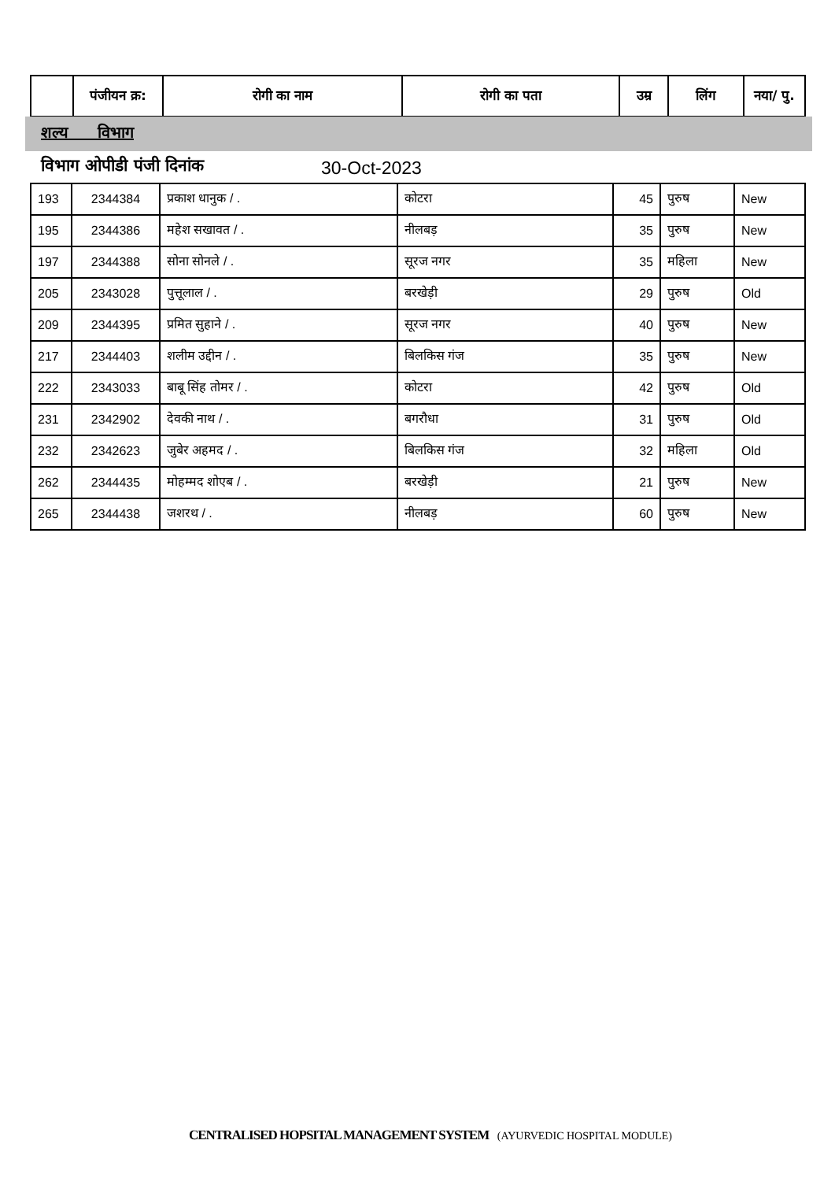| | पंजीयन क्र: | रोगी का नाम | रोगी का पता | उम्र | लिंग | नया/ पु. |
| --- | --- | --- | --- | --- | --- | --- |
शल्य विभाग
विभाग ओपीडी पंजी दिनांक 30-Oct-2023
| 193 | 2344384 | प्रकाश धानुक / . | कोटरा | 45 | पुरुष | New |
| 195 | 2344386 | महेश सखावत / . | नीलबड़ | 35 | पुरुष | New |
| 197 | 2344388 | सोना सोनले / . | सूरज नगर | 35 | महिला | New |
| 205 | 2343028 | पुत्तूलाल / . | बरखेड़ी | 29 | पुरुष | Old |
| 209 | 2344395 | प्रमित सुहाने / . | सूरज नगर | 40 | पुरुष | New |
| 217 | 2344403 | शलीम उद्दीन / . | बिलकिस गंज | 35 | पुरुष | New |
| 222 | 2343033 | बाबू सिंह तोमर / . | कोटरा | 42 | पुरुष | Old |
| 231 | 2342902 | देवकी नाथ / . | बगरौधा | 31 | पुरुष | Old |
| 232 | 2342623 | जुबेर अहमद / . | बिलकिस गंज | 32 | महिला | Old |
| 262 | 2344435 | मोहम्मद शोएब / . | बरखेड़ी | 21 | पुरुष | New |
| 265 | 2344438 | जशरथ / . | नीलबड़ | 60 | पुरुष | New |
CENTRALISED HOPSITAL MANAGEMENT SYSTEM (AYURVEDIC HOSPITAL MODULE)